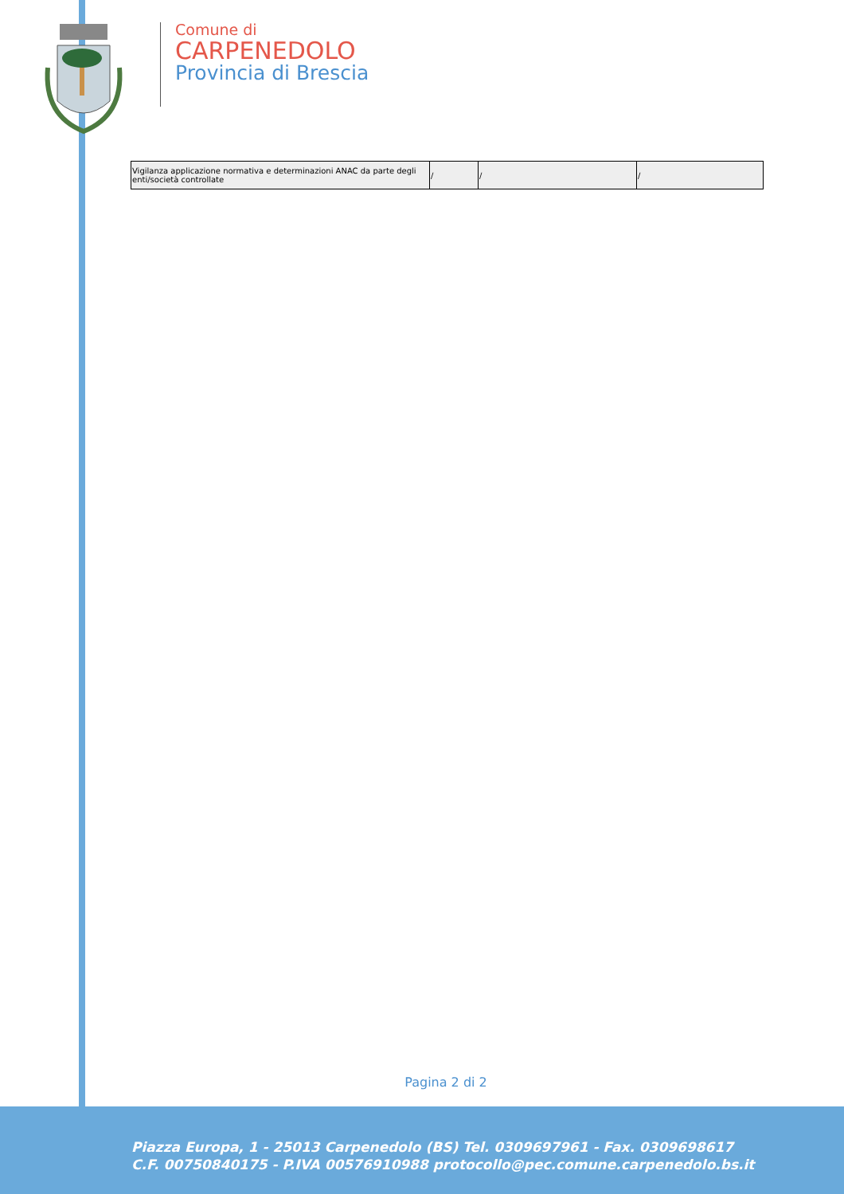Comune di
CARPENEDOLO
Provincia di Brescia
| Vigilanza applicazione normativa e determinazioni ANAC da parte degli enti/società controllate | / | / | / |
Pagina 2 di 2
Piazza Europa, 1 - 25013 Carpenedolo (BS) Tel. 0309697961 - Fax. 0309698617
C.F. 00750840175 - P.IVA 00576910988 protocollo@pec.comune.carpenedolo.bs.it